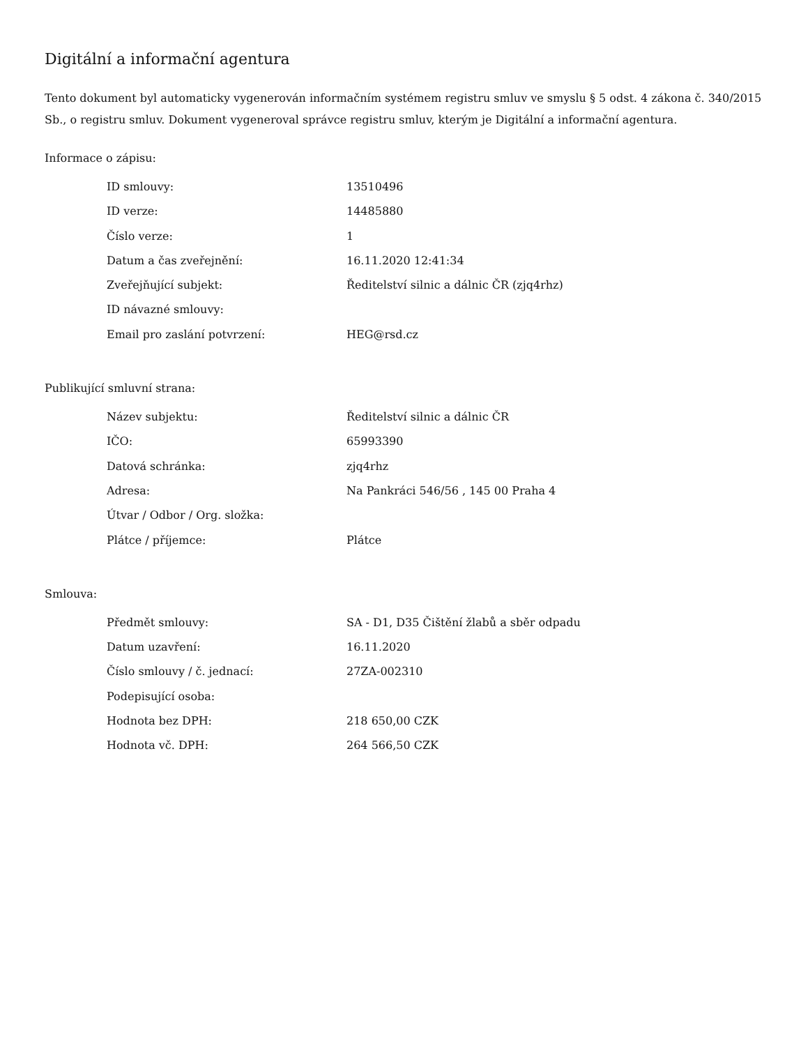Digitální a informační agentura
Tento dokument byl automaticky vygenerován informačním systémem registru smluv ve smyslu § 5 odst. 4 zákona č. 340/2015 Sb., o registru smluv. Dokument vygeneroval správce registru smluv, kterým je Digitální a informační agentura.
Informace o zápisu:
| ID smlouvy: | 13510496 |
| ID verze: | 14485880 |
| Číslo verze: | 1 |
| Datum a čas zveřejnění: | 16.11.2020 12:41:34 |
| Zveřejňující subjekt: | Ředitelství silnic a dálnic ČR (zjq4rhz) |
| ID návazné smlouvy: | |
| Email pro zaslání potvrzení: | HEG@rsd.cz |
Publikující smluvní strana:
| Název subjektu: | Ředitelství silnic a dálnic ČR |
| IČO: | 65993390 |
| Datová schránka: | zjq4rhz |
| Adresa: | Na Pankráci 546/56 , 145 00 Praha 4 |
| Útvar / Odbor / Org. složka: | |
| Plátce / příjemce: | Plátce |
Smlouva:
| Předmět smlouvy: | SA - D1, D35 Čištění žlabů a sběr odpadu |
| Datum uzavření: | 16.11.2020 |
| Číslo smlouvy / č. jednací: | 27ZA-002310 |
| Podepisující osoba: | |
| Hodnota bez DPH: | 218 650,00 CZK |
| Hodnota vč. DPH: | 264 566,50 CZK |